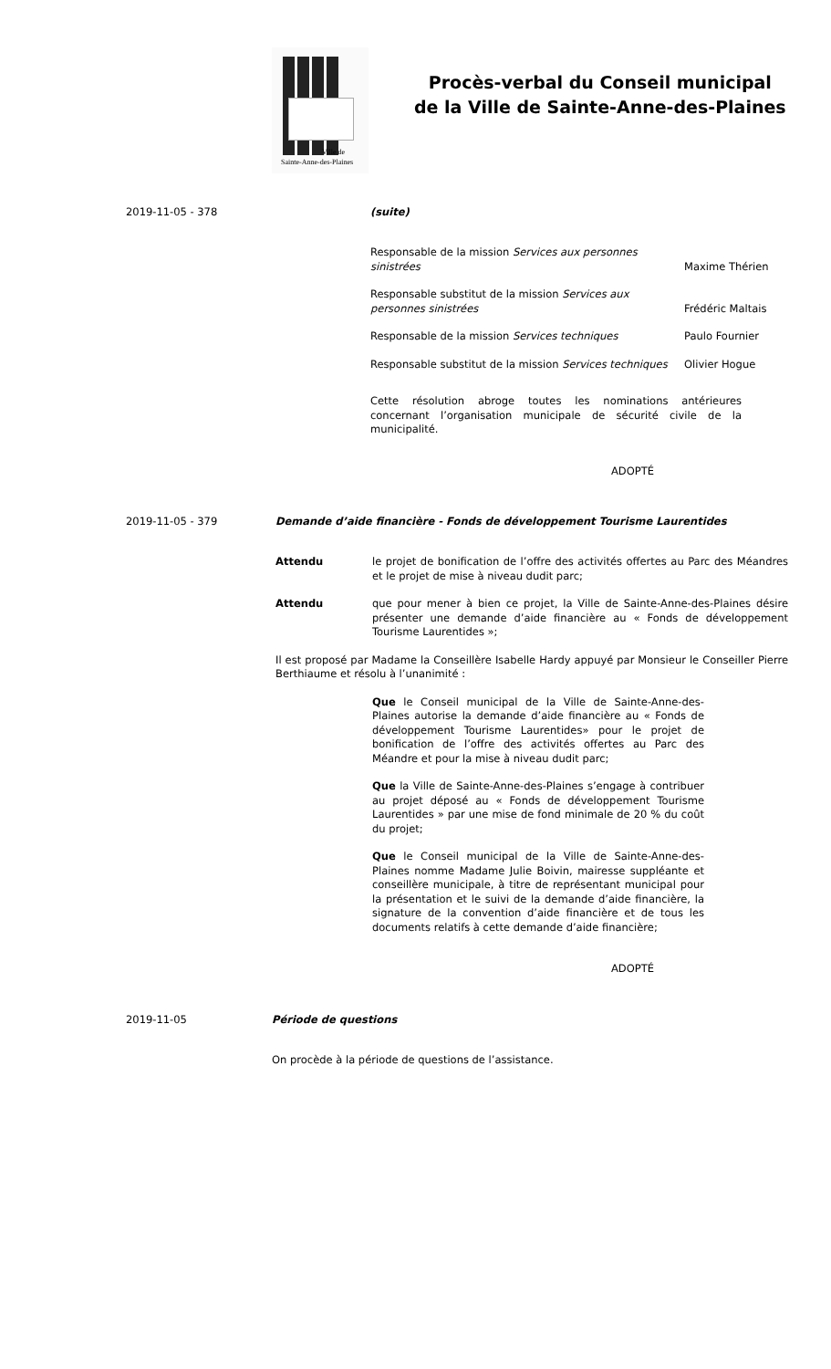Ville de
Sainte-Anne-des-Plaines
Procès-verbal du Conseil municipal
de la Ville de Sainte-Anne-des-Plaines
2019-11-05 - 378 (suite)
Responsable de la mission Services aux personnes sinistrées
Maxime Thérien
Responsable substitut de la mission Services aux personnes sinistrées
Frédéric Maltais
Responsable de la mission Services techniques Paulo Fournier
Responsable substitut de la mission Services techniques
Olivier Hogue
Cette résolution abroge toutes les nominations antérieures concernant l’organisation municipale de sécurité civile de la municipalité.
ADOPTÉ
2019-11-05 - 379 Demande d’aide financière - Fonds de développement Tourisme Laurentides
Attendu le projet de bonification de l’offre des activités offertes au Parc des Méandres et le projet de mise à niveau dudit parc;
Attendu que pour mener à bien ce projet, la Ville de Sainte-Anne-des-Plaines désire présenter une demande d’aide financière au « Fonds de développement Tourisme Laurentides »;
Il est proposé par Madame la Conseillère Isabelle Hardy appuyé par Monsieur le Conseiller Pierre Berthiaume et résolu à l’unanimité :
Que le Conseil municipal de la Ville de Sainte-Anne-des-Plaines autorise la demande d’aide financière au « Fonds de développement Tourisme Laurentides» pour le projet de bonification de l’offre des activités offertes au Parc des Méandre et pour la mise à niveau dudit parc;
Que la Ville de Sainte-Anne-des-Plaines s’engage à contribuer au projet déposé au « Fonds de développement Tourisme Laurentides » par une mise de fond minimale de 20 % du coût du projet;
Que le Conseil municipal de la Ville de Sainte-Anne-des-Plaines nomme Madame Julie Boivin, mairesse suppléante et conseillère municipale, à titre de représentant municipal pour la présentation et le suivi de la demande d’aide financière, la signature de la convention d’aide financière et de tous les documents relatifs à cette demande d’aide financière;
ADOPTÉ
2019-11-05 Période de questions
On procède à la période de questions de l’assistance.